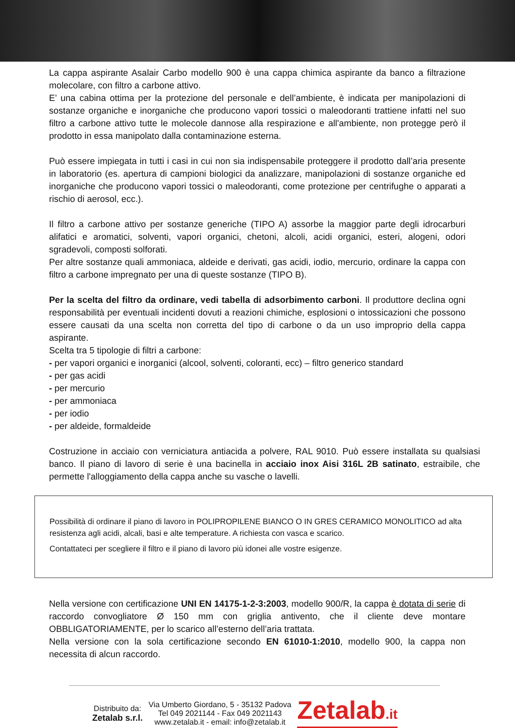La cappa aspirante Asalair Carbo modello 900 è una cappa chimica aspirante da banco a filtrazione molecolare, con filtro a carbone attivo.
E’ una cabina ottima per la protezione del personale e dell’ambiente, è indicata per manipolazioni di sostanze organiche e inorganiche che producono vapori tossici o maleodoranti trattiene infatti nel suo filtro a carbone attivo tutte le molecole dannose alla respirazione e all'ambiente, non protegge però il prodotto in essa manipolato dalla contaminazione esterna.
Può essere impiegata in tutti i casi in cui non sia indispensabile proteggere il prodotto dall’aria presente in laboratorio (es. apertura di campioni biologici da analizzare, manipolazioni di sostanze organiche ed inorganiche che producono vapori tossici o maleodoranti, come protezione per centrifughe o apparati a rischio di aerosol, ecc.).
Il filtro a carbone attivo per sostanze generiche (TIPO A) assorbe la maggior parte degli idrocarburi alifatici e aromatici, solventi, vapori organici, chetoni, alcoli, acidi organici, esteri, alogeni, odori sgradevoli, composti solforati.
Per altre sostanze quali ammoniaca, aldeide e derivati, gas acidi, iodio, mercurio, ordinare la cappa con filtro a carbone impregnato per una di queste sostanze (TIPO B).
Per la scelta del filtro da ordinare, vedi tabella di adsorbimento carboni. Il produttore declina ogni responsabilità per eventuali incidenti dovuti a reazioni chimiche, esplosioni o intossicazioni che possono essere causati da una scelta non corretta del tipo di carbone o da un uso improprio della cappa aspirante.
Scelta tra 5 tipologie di filtri a carbone:
- per vapori organici e inorganici (alcool, solventi, coloranti, ecc) – filtro generico standard
- per gas acidi
- per mercurio
- per ammoniaca
- per iodio
- per aldeide, formaldeide
Costruzione in acciaio con verniciatura antiacida a polvere, RAL 9010. Può essere installata su qualsiasi banco. Il piano di lavoro di serie è una bacinella in acciaio inox Aisi 316L 2B satinato, estraibile, che permette l'alloggiamento della cappa anche su vasche o lavelli.
Possibilità di ordinare il piano di lavoro in POLIPROPILENE BIANCO O IN GRES CERAMICO MONOLITICO ad alta resistenza agli acidi, alcali, basi e alte temperature. A richiesta con vasca e scarico.
Contattateci per scegliere il filtro e il piano di lavoro più idonei alle vostre esigenze.
Nella versione con certificazione UNI EN 14175-1-2-3:2003, modello 900/R, la cappa è dotata di serie di raccordo convogliatore Ø 150 mm con griglia antivento, che il cliente deve montare OBBLIGATORIAMENTE, per lo scarico all’esterno dell’aria trattata.
Nella versione con la sola certificazione secondo EN 61010-1:2010, modello 900, la cappa non necessita di alcun raccordo.
Distribuito da:
Zetalab s.r.l.
Via Umberto Giordano, 5 - 35132 Padova
Tel 049 2021144 - Fax 049 2021143
www.zetalab.it - email: info@zetalab.it
Zetalab.it